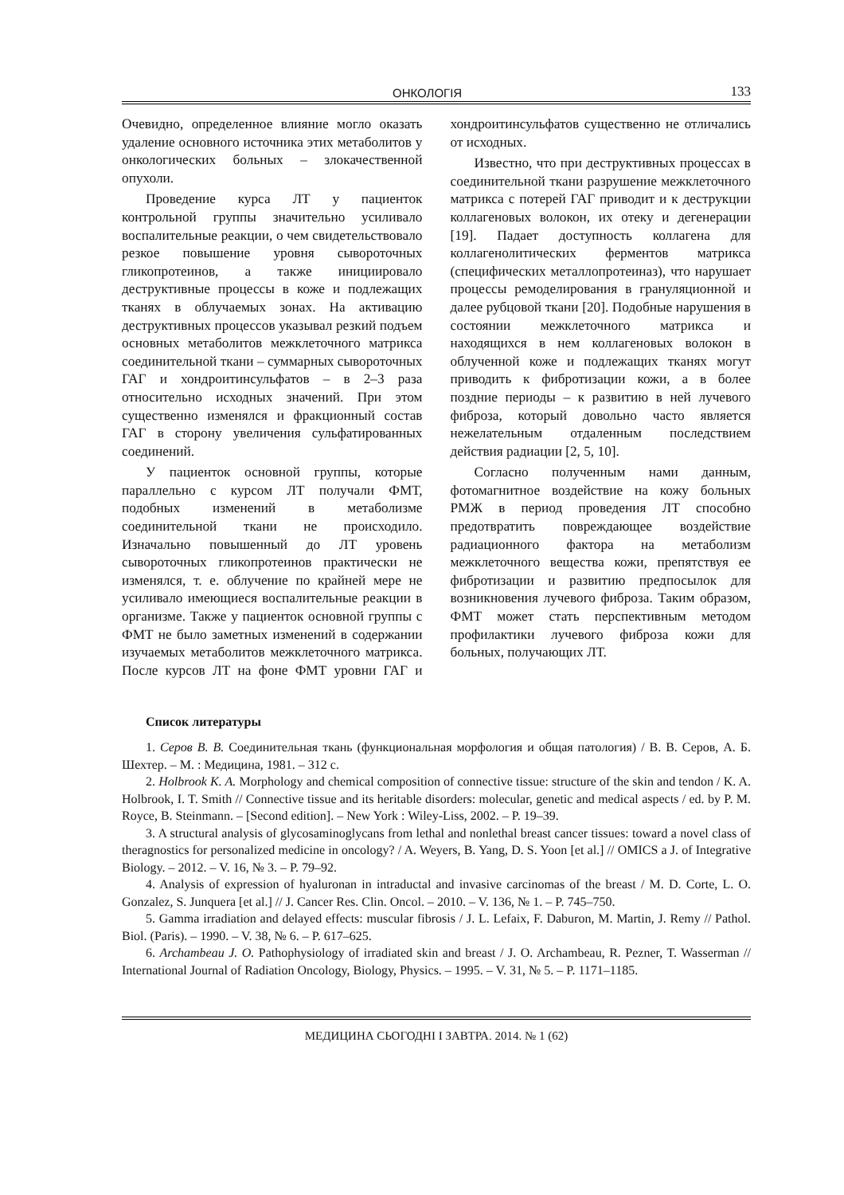ОНКОЛОГІЯ 133
Очевидно, определенное влияние могло оказать удаление основного источника этих метаболитов у онкологических больных – злокачественной опухоли.
Проведение курса ЛТ у пациенток контрольной группы значительно усиливало воспалительные реакции, о чем свидетельствовало резкое повышение уровня сывороточных гликопротеинов, а также инициировало деструктивные процессы в коже и подлежащих тканях в облучаемых зонах. На активацию деструктивных процессов указывал резкий подъем основных метаболитов межклеточного матрикса соединительной ткани – суммарных сывороточных ГАГ и хондроитинсульфатов – в 2–3 раза относительно исходных значений. При этом существенно изменялся и фракционный состав ГАГ в сторону увеличения сульфатированных соединений.
У пациенток основной группы, которые параллельно с курсом ЛТ получали ФМТ, подобных изменений в метаболизме соединительной ткани не происходило. Изначально повышенный до ЛТ уровень сывороточных гликопротеинов практически не изменялся, т. е. облучение по крайней мере не усиливало имеющиеся воспалительные реакции в организме. Также у пациенток основной группы с ФМТ не было заметных изменений в содержании изучаемых метаболитов межклеточного матрикса. После курсов ЛТ на фоне ФМТ уровни ГАГ и хондроитинсульфатов существенно не отличались от исходных.
Известно, что при деструктивных процессах в соединительной ткани разрушение межклеточного матрикса с потерей ГАГ приводит и к деструкции коллагеновых волокон, их отеку и дегенерации [19]. Падает доступность коллагена для коллагенолитических ферментов матрикса (специфических металлопротеиназ), что нарушает процессы ремоделирования в грануляционной и далее рубцовой ткани [20]. Подобные нарушения в состоянии межклеточного матрикса и находящихся в нем коллагеновых волокон в облученной коже и подлежащих тканях могут приводить к фибротизации кожи, а в более поздние периоды – к развитию в ней лучевого фиброза, который довольно часто является нежелательным отдаленным последствием действия радиации [2, 5, 10].
Согласно полученным нами данным, фотомагнитное воздействие на кожу больных РМЖ в период проведения ЛТ способно предотвратить повреждающее воздействие радиационного фактора на метаболизм межклеточного вещества кожи, препятствуя ее фибротизации и развитию предпосылок для возникновения лучевого фиброза. Таким образом, ФМТ может стать перспективным методом профилактики лучевого фиброза кожи для больных, получающих ЛТ.
Список литературы
1. Серов В. В. Соединительная ткань (функциональная морфология и общая патология) / В. В. Серов, А. Б. Шехтер. – М. : Медицина, 1981. – 312 с.
2. Holbrook K. A. Morphology and chemical composition of connective tissue: structure of the skin and tendon / K. A. Holbrook, I. T. Smith // Connective tissue and its heritable disorders: molecular, genetic and medical aspects / ed. by P. M. Royce, B. Steinmann. – [Second edition]. – New York : Wiley-Liss, 2002. – P. 19–39.
3. A structural analysis of glycosaminoglycans from lethal and nonlethal breast cancer tissues: toward a novel class of theragnostics for personalized medicine in oncology? / A. Weyers, B. Yang, D. S. Yoon [et al.] // OMICS a J. of Integrative Biology. – 2012. – V. 16, № 3. – P. 79–92.
4. Analysis of expression of hyaluronan in intraductal and invasive carcinomas of the breast / M. D. Corte, L. O. Gonzalez, S. Junquera [et al.] // J. Cancer Res. Clin. Oncol. – 2010. – V. 136, № 1. – P. 745–750.
5. Gamma irradiation and delayed effects: muscular fibrosis / J. L. Lefaix, F. Daburon, M. Martin, J. Remy // Pathol. Biol. (Paris). – 1990. – V. 38, № 6. – P. 617–625.
6. Archambeau J. O. Pathophysiology of irradiated skin and breast / J. O. Archambeau, R. Pezner, T. Wasserman // International Journal of Radiation Oncology, Biology, Physics. – 1995. – V. 31, № 5. – P. 1171–1185.
МЕДИЦИНА СЬОГОДНІ І ЗАВТРА. 2014. № 1 (62)